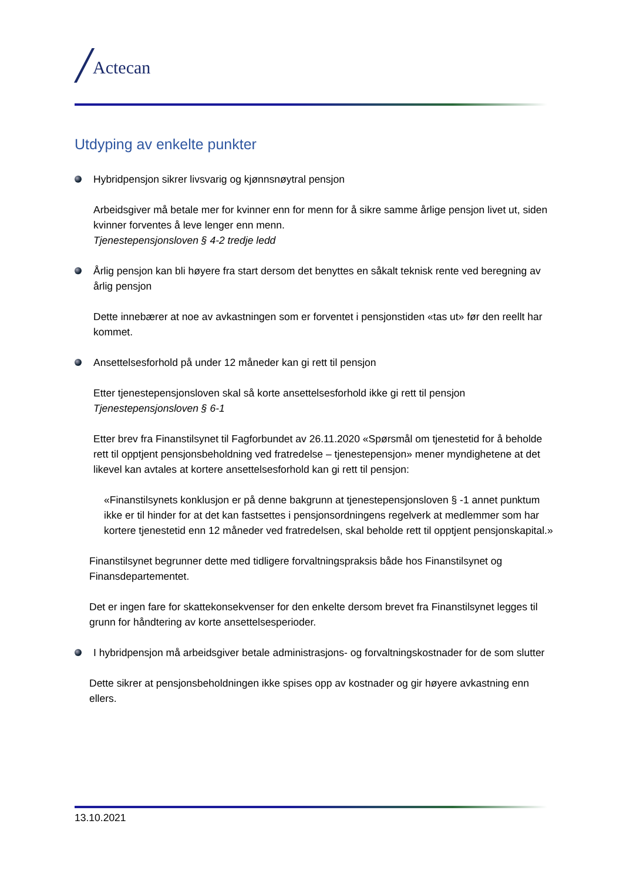/ Actecan
Utdyping av enkelte punkter
Hybridpensjon sikrer livsvarig og kjønnsnøytral pensjon
Arbeidsgiver må betale mer for kvinner enn for menn for å sikre samme årlige pensjon livet ut, siden kvinner forventes å leve lenger enn menn.
Tjenestepensjonsloven § 4-2 tredje ledd
Årlig pensjon kan bli høyere fra start dersom det benyttes en såkalt teknisk rente ved beregning av årlig pensjon
Dette innebærer at noe av avkastningen som er forventet i pensjonstiden «tas ut» før den reellt har kommet.
Ansettelsesforhold på under 12 måneder kan gi rett til pensjon
Etter tjenestepensjonsloven skal så korte ansettelsesforhold ikke gi rett til pensjon
Tjenestepensjonsloven § 6-1
Etter brev fra Finanstilsynet til Fagforbundet av 26.11.2020 «Spørsmål om tjenestetid for å beholde rett til opptjent pensjonsbeholdning ved fratredelse – tjenestepensjon» mener myndighetene at det likevel kan avtales at kortere ansettelsesforhold kan gi rett til pensjon:
«Finanstilsynets konklusjon er på denne bakgrunn at tjenestepensjonsloven § -1 annet punktum ikke er til hinder for at det kan fastsettes i pensjonsordningens regelverk at medlemmer som har kortere tjenestetid enn 12 måneder ved fratredelsen, skal beholde rett til opptjent pensjonskapital.»
Finanstilsynet begrunner dette med tidligere forvaltningspraksis både hos Finanstilsynet og Finansdepartementet.
Det er ingen fare for skattekonsekvenser for den enkelte dersom brevet fra Finanstilsynet legges til grunn for håndtering av korte ansettelsesperioder.
I hybridpensjon må arbeidsgiver betale administrasjons- og forvaltningskostnader for de som slutter
Dette sikrer at pensjonsbeholdningen ikke spises opp av kostnader og gir høyere avkastning enn ellers.
13.10.2021